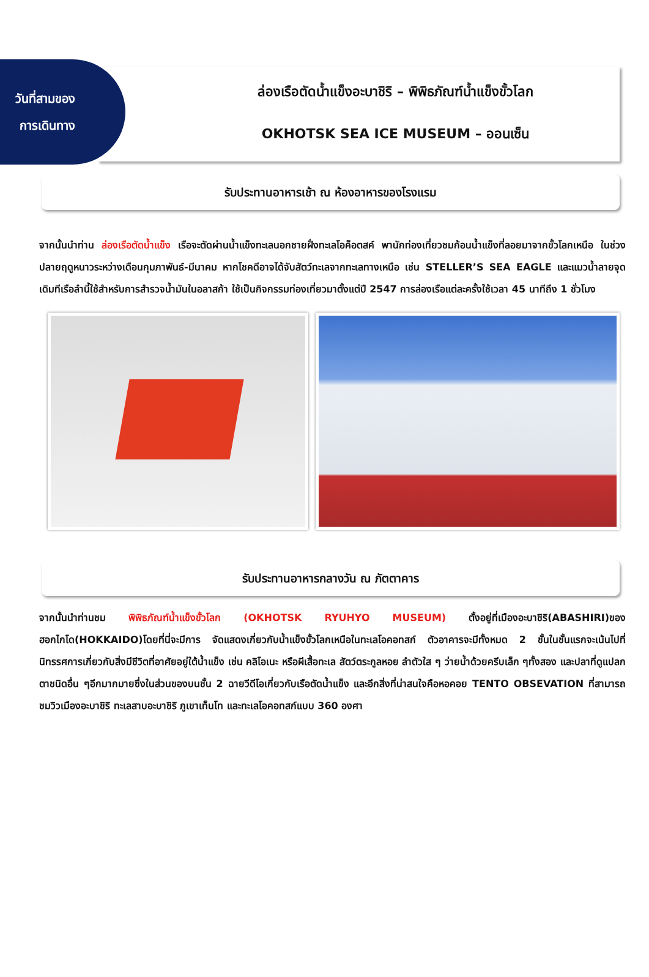ล่องเรือตัดน้ำแข็งอะบาชิริ – พิพิธภัณฑ์น้ำแข็งขั้วโลก
OKHOTSK SEA ICE MUSEUM – ออนเซ็น
วันที่สามของ
การเดินทาง
รับประทานอาหารเช้า ณ ห้องอาหารของโรงแรม
จากนั้นนำท่าน ล่องเรือตัดน้ำแข็ง เรือจะตัดผ่านน้ำแข็งทะเลนอกชายฝั่งทะเลโอค็อตสค์ พานักท่องเที่ยวชมก้อนน้ำแข็งที่ลอยมาจากขั้วโลกเหนือ ในช่วงปลายฤดูหนาวระหว่างเดือนกุมภาพันธ์-มีนาคม หากโชคดีอาจได้จับสัตว์ทะเลจากทะเลทางเหนือ เช่น STELLER’S SEA EAGLE และแมวน้ำลายจุด เดิมทีเรือลำนี้ใช้สำหรับการสำรวจน้ำมันในอลาสก้า ใช้เป็นกิจกรรมท่องเที่ยวมาตั้งแต่ปี 2547 การล่องเรือแต่ละครั้งใช้เวลา 45 นาทีถึง 1 ชั่วโมง
รับประทานอาหารกลางวัน ณ ภัตตาคาร
จากนั้นนำท่านชม พิพิธภัณฑ์น้ำแข็งขั้วโลก (OKHOTSK RYUHYO MUSEUM) ตั้งอยู่ที่เมืองอะบาชิริ(ABASHIRI)ของฮอกไกโด(HOKKAIDO)โดยที่นี่จะมีการ จัดแสดงเกี่ยวกับน้ำแข็งขั้วโลกเหนือในทะเลโอคอทสก์ ตัวอาคารจะมีทั้งหมด 2 ชั้นในชั้นแรกจะเน้นไปที่นิทรรศการเกี่ยวกับสิ่งมีชีวิตที่อาศัยอยู่ใต้น้ำแข็ง เช่น คลิโอเนะ หรือผีเสื้อทะเล สัตว์ตระกูลหอย ลำตัวใส ๆ ว่ายน้ำด้วยครีบเล็ก ๆทั้งสอง และปลาที่ดูแปลกตาชนิดอื่น ๆอีกมากมายซึ่งในส่วนของบนชั้น 2 ฉายวีดีโอเกี่ยวกับเรือตัดน้ำแข็ง และอีกสิ่งที่น่าสนใจคือหอคอย TENTO OBSEVATION ที่สามารถชมวิวเมืองอะบาชิริ ทะเลสาบอะบาชิริ ภูเขาเท็นโท และทะเลโอคอทสก์แบบ 360 องศา